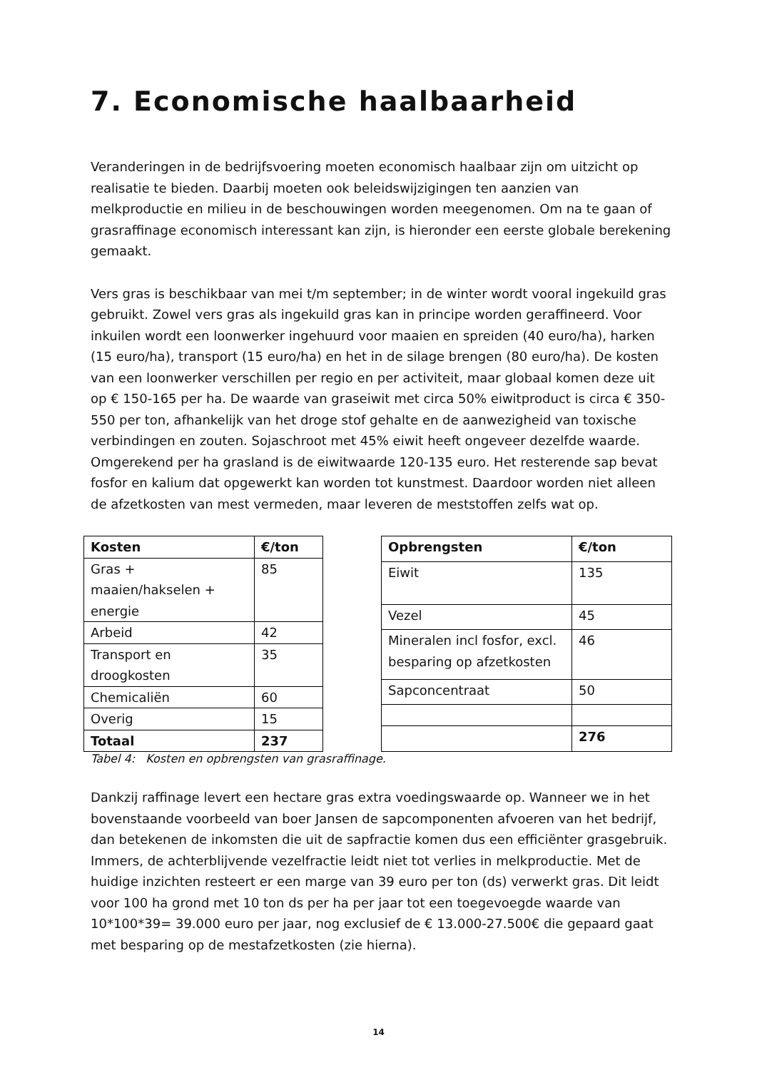7. Economische haalbaarheid
Veranderingen in de bedrijfsvoering moeten economisch haalbaar zijn om uitzicht op realisatie te bieden. Daarbij moeten ook beleidswijzigingen ten aanzien van melkproductie en milieu in de beschouwingen worden meegenomen. Om na te gaan of grasraffinage economisch interessant kan zijn, is hieronder een eerste globale berekening gemaakt.
Vers gras is beschikbaar van mei t/m september; in de winter wordt vooral ingekuild gras gebruikt. Zowel vers gras als ingekuild gras kan in principe worden geraffineerd. Voor inkuilen wordt een loonwerker ingehuurd voor maaien en spreiden (40 euro/ha), harken (15 euro/ha), transport (15 euro/ha) en het in de silage brengen (80 euro/ha). De kosten van een loonwerker verschillen per regio en per activiteit, maar globaal komen deze uit op € 150-165 per ha. De waarde van graseiwit met circa 50% eiwitproduct is circa € 350-550 per ton, afhankelijk van het droge stof gehalte en de aanwezigheid van toxische verbindingen en zouten. Sojaschroot met 45% eiwit heeft ongeveer dezelfde waarde. Omgerekend per ha grasland is de eiwitwaarde 120-135 euro. Het resterende sap bevat fosfor en kalium dat opgewerkt kan worden tot kunstmest. Daardoor worden niet alleen de afzetkosten van mest vermeden, maar leveren de meststoffen zelfs wat op.
| Kosten | €/ton |
| --- | --- |
| Gras + maaien/hakselen + energie | 85 |
| Arbeid | 42 |
| Transport en droogkosten | 35 |
| Chemicaliën | 60 |
| Overig | 15 |
| Totaal | 237 |
| Opbrengsten | €/ton |
| --- | --- |
| Eiwit | 135 |
| Vezel | 45 |
| Mineralen incl fosfor, excl. besparing op afzetkosten | 46 |
| Sapconcentraat | 50 |
| | 276 |
Tabel 4: Kosten en opbrengsten van grasraffinage.
Dankzij raffinage levert een hectare gras extra voedingswaarde op. Wanneer we in het bovenstaande voorbeeld van boer Jansen de sapcomponenten afvoeren van het bedrijf, dan betekenen de inkomsten die uit de sapfractie komen dus een efficiënter grasgebruik. Immers, de achterblijvende vezelfractie leidt niet tot verlies in melkproductie. Met de huidige inzichten resteert er een marge van 39 euro per ton (ds) verwerkt gras. Dit leidt voor 100 ha grond met 10 ton ds per ha per jaar tot een toegevoegde waarde van 10*100*39= 39.000 euro per jaar, nog exclusief de € 13.000-27.500€ die gepaard gaat met besparing op de mestafzetkosten (zie hierna).
14